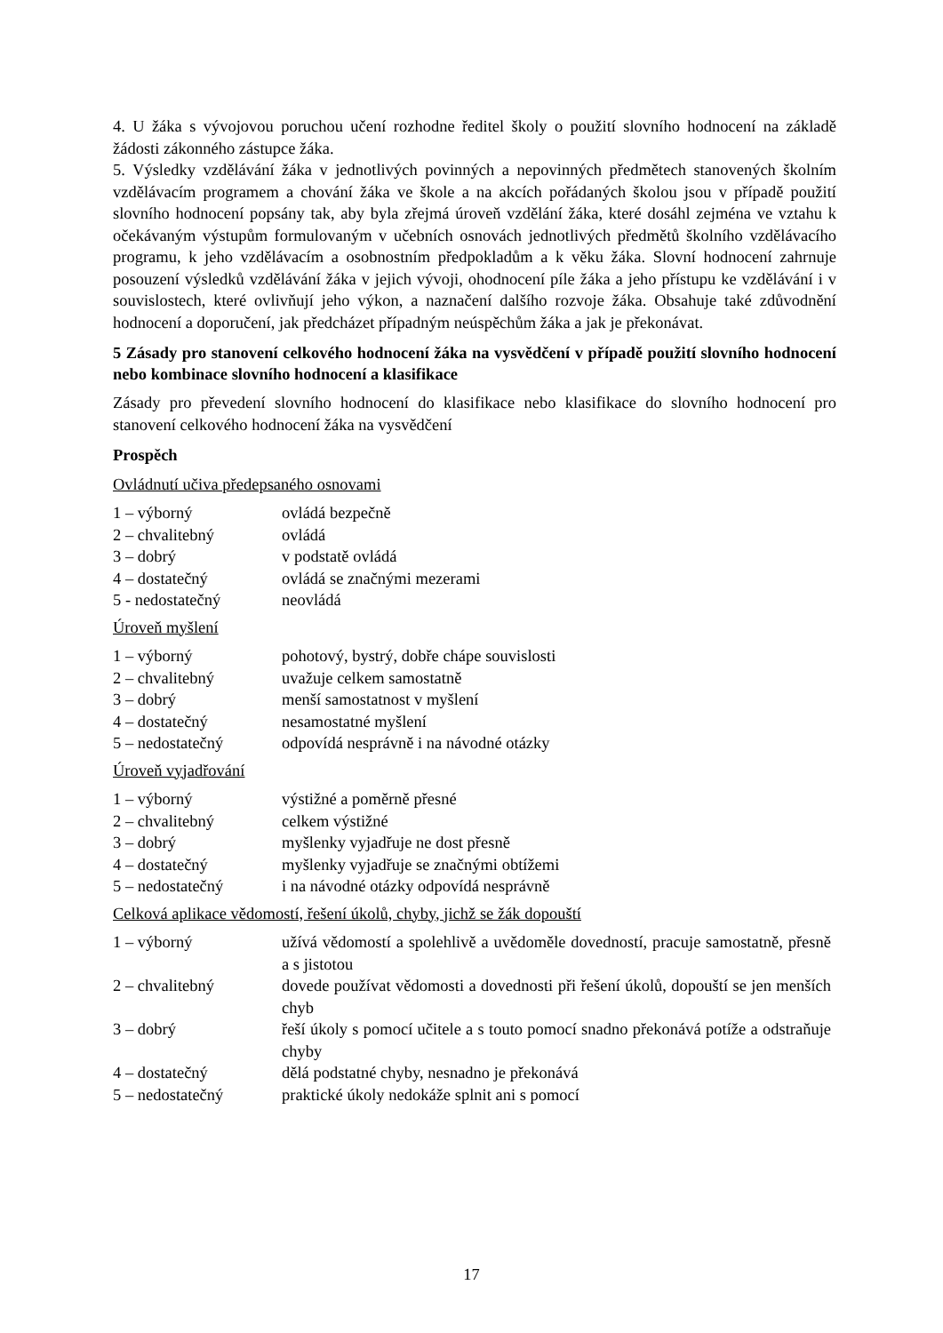4. U žáka s vývojovou poruchou učení rozhodne ředitel školy o použití slovního hodnocení na základě žádosti zákonného zástupce žáka.
5. Výsledky vzdělávání žáka v jednotlivých povinných a nepovinných předmětech stanovených školním vzdělávacím programem a chování žáka ve škole a na akcích pořádaných školou jsou v případě použití slovního hodnocení popsány tak, aby byla zřejmá úroveň vzdělání žáka, které dosáhl zejména ve vztahu k očekávaným výstupům formulovaným v učebních osnovách jednotlivých předmětů školního vzdělávacího programu, k jeho vzdělávacím a osobnostním předpokladům a k věku žáka. Slovní hodnocení zahrnuje posouzení výsledků vzdělávání žáka v jejich vývoji, ohodnocení píle žáka a jeho přístupu ke vzdělávání i v souvislostech, které ovlivňují jeho výkon, a naznačení dalšího rozvoje žáka. Obsahuje také zdůvodnění hodnocení a doporučení, jak předcházet případným neúspěchům žáka a jak je překonávat.
5 Zásady pro stanovení celkového hodnocení žáka na vysvědčení v případě použití slovního hodnocení nebo kombinace slovního hodnocení a klasifikace
Zásady pro převedení slovního hodnocení do klasifikace nebo klasifikace do slovního hodnocení pro stanovení celkového hodnocení žáka na vysvědčení
Prospěch
Ovládnutí učiva předepsaného osnovami
| 1 – výborný | ovládá bezpečně |
| 2 – chvalitebný | ovládá |
| 3 – dobrý | v podstatě ovládá |
| 4 – dostatečný | ovládá se značnými mezerami |
| 5 - nedostatečný | neovládá |
Úroveň myšlení
| 1 – výborný | pohotový, bystrý, dobře chápe souvislosti |
| 2 – chvalitebný | uvažuje celkem samostatně |
| 3 – dobrý | menší samostatnost v myšlení |
| 4 – dostatečný | nesamostatné myšlení |
| 5 – nedostatečný | odpovídá nesprávně i na návodné otázky |
Úroveň vyjadřování
| 1 – výborný | výstižné a poměrně přesné |
| 2 – chvalitebný | celkem výstižné |
| 3 – dobrý | myšlenky vyjadřuje ne dost přesně |
| 4 – dostatečný | myšlenky vyjadřuje se značnými obtížemi |
| 5 – nedostatečný | i na návodné otázky odpovídá nesprávně |
Celková aplikace vědomostí, řešení úkolů, chyby, jichž se žák dopouští
| 1 – výborný | užívá vědomostí a spolehlivě a uvědoměle dovedností, pracuje samostatně, přesně a s jistotou |
| 2 – chvalitebný | dovede používat vědomosti a dovednosti při řešení úkolů, dopouští se jen menších chyb |
| 3 – dobrý | řeší úkoly s pomocí učitele a s touto pomocí snadno překonává potíže a odstraňuje chyby |
| 4 – dostatečný | dělá podstatné chyby, nesnadno je překonává |
| 5 – nedostatečný | praktické úkoly nedokáže splnit ani s pomocí |
17